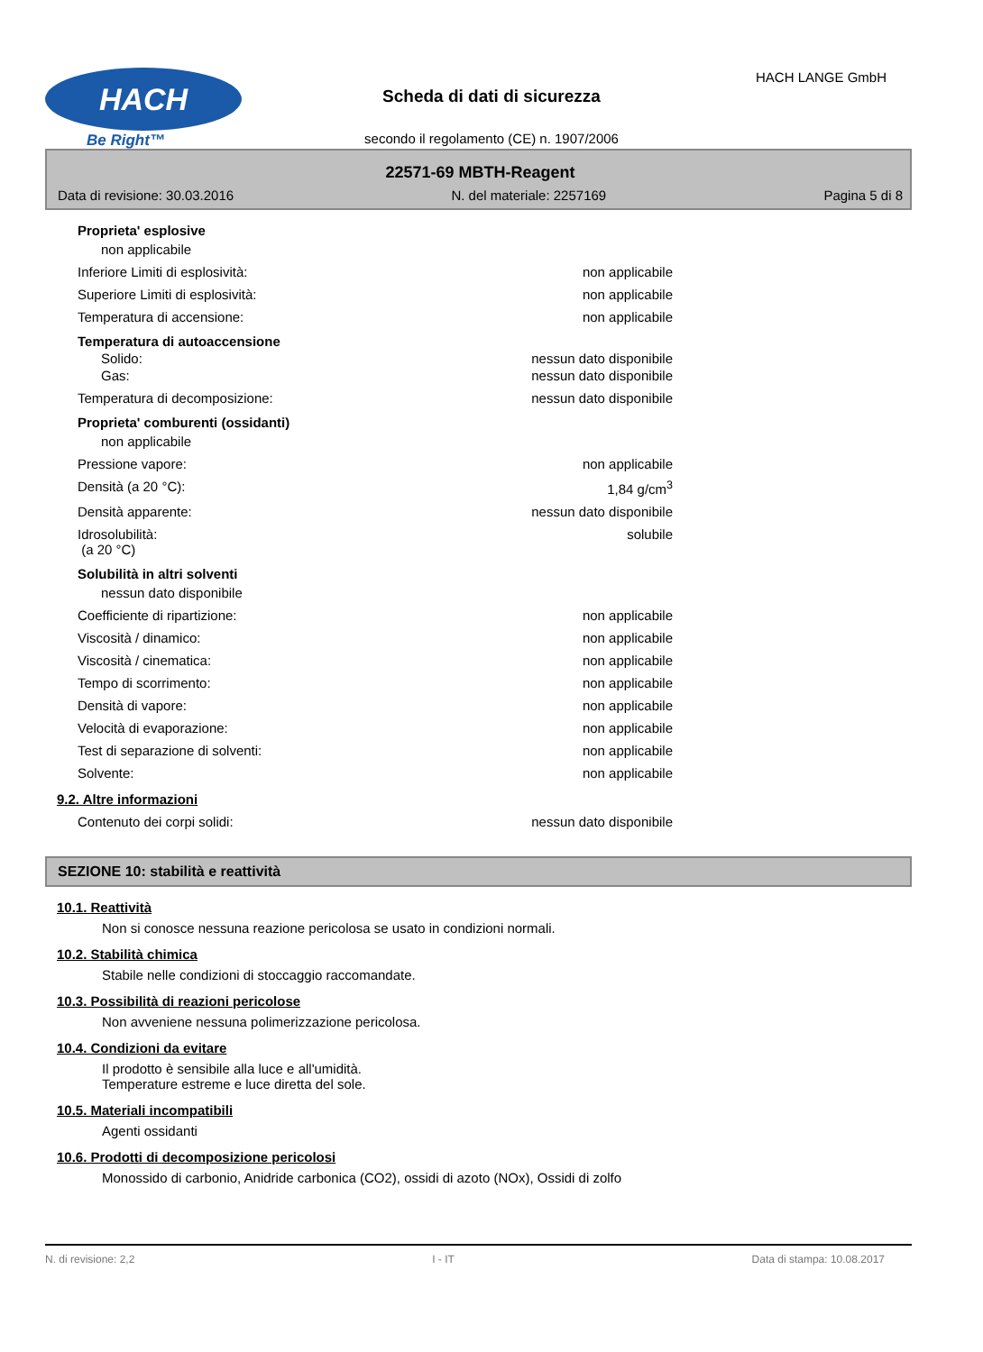HACH
Be Right™
Scheda di dati di sicurezza
secondo il regolamento (CE) n. 1907/2006
HACH LANGE GmbH
22571-69 MBTH-Reagent
Data di revisione: 30.03.2016 N. del materiale: 2257169 Pagina 5 di 8
Proprieta' esplosive
non applicabile
Inferiore Limiti di esplosività: non applicabile
Superiore Limiti di esplosività: non applicabile
Temperatura di accensione: non applicabile
Temperatura di autoaccensione
Solido: nessun dato disponibile
Gas: nessun dato disponibile
Temperatura di decomposizione: nessun dato disponibile
Proprieta' comburenti (ossidanti)
non applicabile
Pressione vapore: non applicabile
Densità (a 20 °C): 1,84 g/cm<sup>3</sup>
Densità apparente: nessun dato disponibile
Idrosolubilità:
(a 20 °C) solubile
Solubilità in altri solventi
nessun dato disponibile
Coefficiente di ripartizione: non applicabile
Viscosità / dinamico: non applicabile
Viscosità / cinematica: non applicabile
Tempo di scorrimento: non applicabile
Densità di vapore: non applicabile
Velocità di evaporazione: non applicabile
Test di separazione di solventi: non applicabile
Solvente: non applicabile
9.2. Altre informazioni
Contenuto dei corpi solidi: nessun dato disponibile
SEZIONE 10: stabilità e reattività
10.1. Reattività
Non si conosce nessuna reazione pericolosa se usato in condizioni normali.
10.2. Stabilità chimica
Stabile nelle condizioni di stoccaggio raccomandate.
10.3. Possibilità di reazioni pericolose
Non avveniene nessuna polimerizzazione pericolosa.
10.4. Condizioni da evitare
Il prodotto è sensibile alla luce e all'umidità.
Temperature estreme e luce diretta del sole.
10.5. Materiali incompatibili
Agenti ossidanti
10.6. Prodotti di decomposizione pericolosi
Monossido di carbonio, Anidride carbonica (CO2), ossidi di azoto (NOx), Ossidi di zolfo
N. di revisione: 2,2 I - IT Data di stampa: 10.08.2017